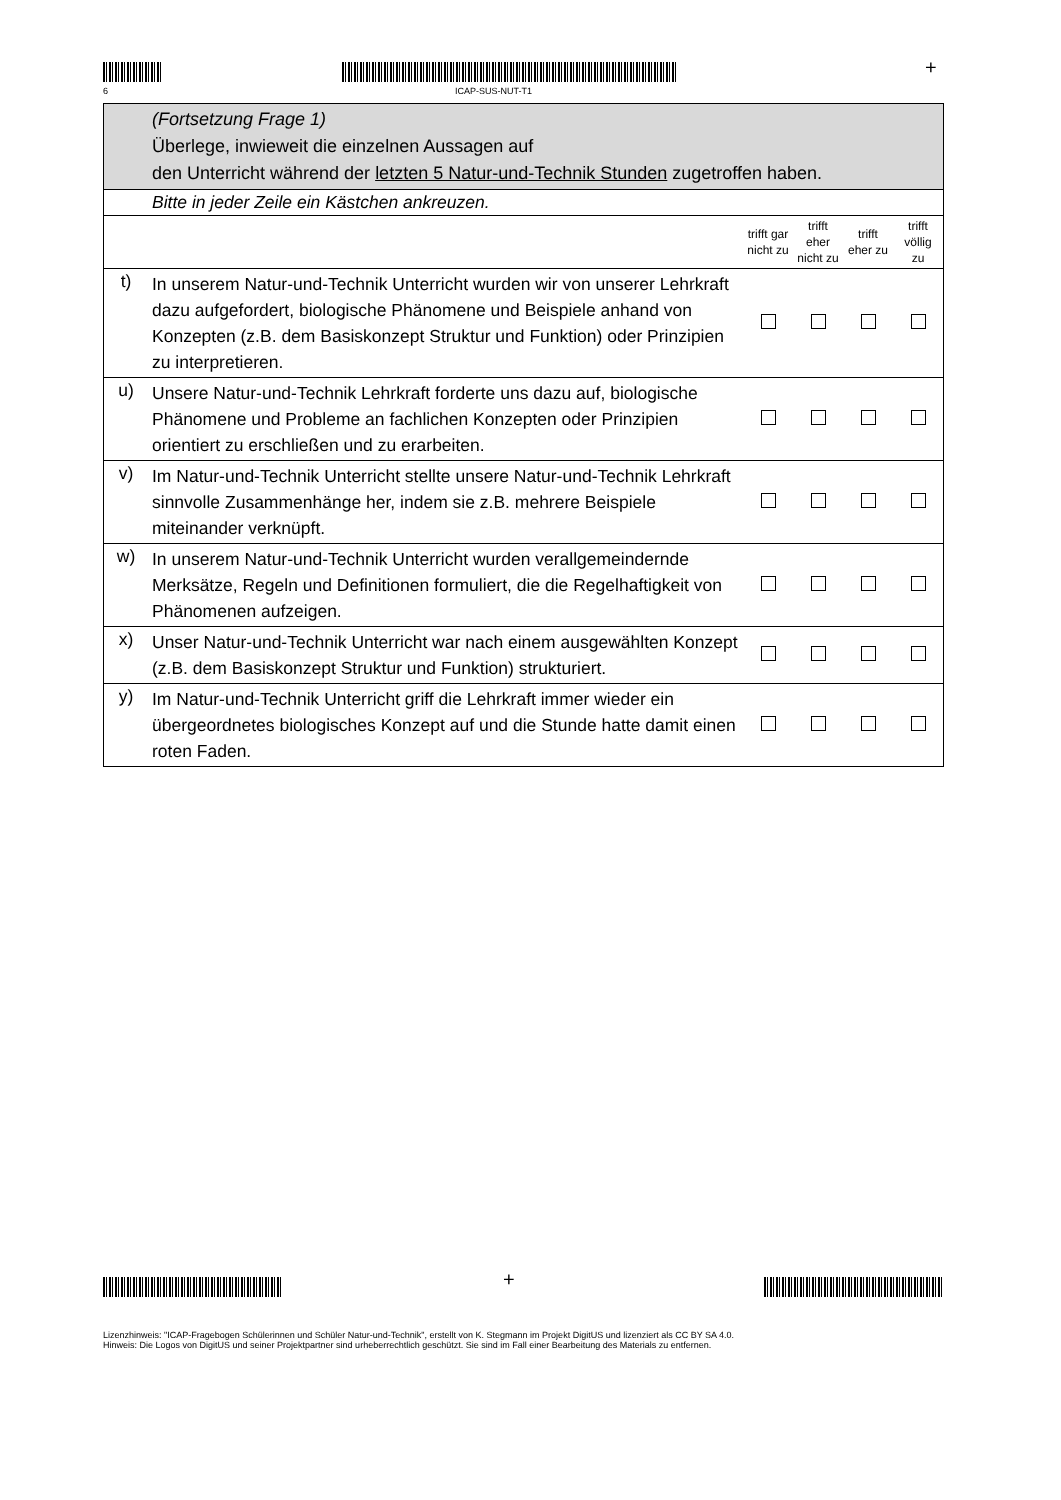6 ICAP-SUS-NUT-T1
+
| | (Fortsetzung Frage 1) Überlege, inwieweit die einzelnen Aussagen auf den Unterricht während der letzten 5 Natur-und-Technik Stunden zugetroffen haben. | | | | |
| | Bitte in jeder Zeile ein Kästchen ankreuzen. | | | | |
| | | trifft gar nicht zu | trifft eher nicht zu | trifft eher zu | trifft völlig zu |
| t) | In unserem Natur-und-Technik Unterricht wurden wir von unserer Lehrkraft dazu aufgefordert, biologische Phänomene und Beispiele anhand von Konzepten (z.B. dem Basiskonzept Struktur und Funktion) oder Prinzipien zu interpretieren. | | | | |
| u) | Unsere Natur-und-Technik Lehrkraft forderte uns dazu auf, biologische Phänomene und Probleme an fachlichen Konzepten oder Prinzipien orientiert zu erschließen und zu erarbeiten. | | | | |
| v) | Im Natur-und-Technik Unterricht stellte unsere Natur-und-Technik Lehrkraft sinnvolle Zusammenhänge her, indem sie z.B. mehrere Beispiele miteinander verknüpft. | | | | |
| w) | In unserem Natur-und-Technik Unterricht wurden verallgemeindernde Merksätze, Regeln und Definitionen formuliert, die die Regelhaftigkeit von Phänomenen aufzeigen. | | | | |
| x) | Unser Natur-und-Technik Unterricht war nach einem ausgewählten Konzept (z.B. dem Basiskonzept Struktur und Funktion) strukturiert. | | | | |
| y) | Im Natur-und-Technik Unterricht griff die Lehrkraft immer wieder ein übergeordnetes biologisches Konzept auf und die Stunde hatte damit einen roten Faden. | | | | |
+
Lizenzhinweis: "ICAP-Fragebogen Schülerinnen und Schüler Natur-und-Technik", erstellt von K. Stegmann im Projekt DigitUS und lizenziert als CC BY SA 4.0.
Hinweis: Die Logos von DigitUS und seiner Projektpartner sind urheberrechtlich geschützt. Sie sind im Fall einer Bearbeitung des Materials zu entfernen.